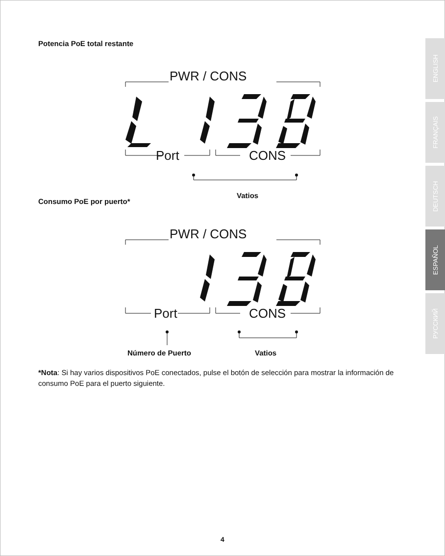Potencia PoE total restante
PWR / CONS
Port CONS
Vatios
Consumo PoE por puerto*
PWR / CONS
Port CONS
Número de Puerto Vatios
*Nota: Si hay varios dispositivos PoE conectados, pulse el botón de selección para mostrar la información de consumo PoE para el puerto siguiente.
ENGLISH
FRANÇAIS
DEUTSCH
ESPAÑOL
РУССКИЙ
4